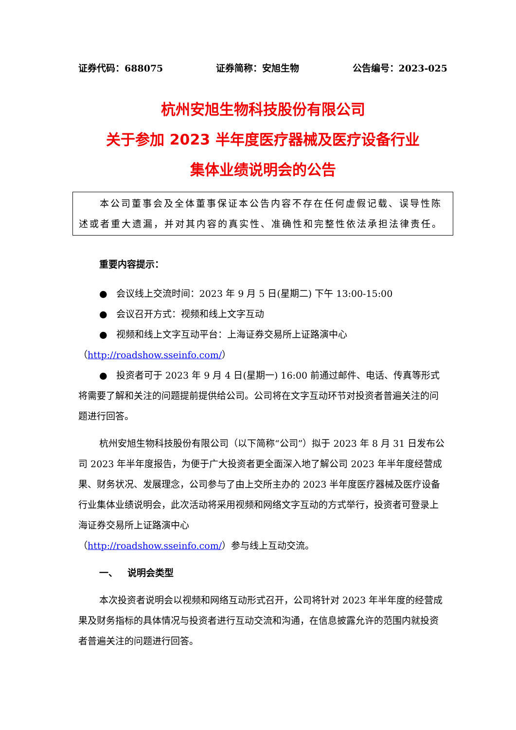证券代码：688075 证券简称：安旭生物 公告编号：2023-025
杭州安旭生物科技股份有限公司
关于参加 2023 半年度医疗器械及医疗设备行业
集体业绩说明会的公告
本公司董事会及全体董事保证本公告内容不存在任何虚假记载、误导性陈述或者重大遗漏，并对其内容的真实性、准确性和完整性依法承担法律责任。
重要内容提示：
● 会议线上交流时间：2023 年 9 月 5 日(星期二) 下午 13:00-15:00
● 会议召开方式：视频和线上文字互动
● 视频和线上文字互动平台：上海证券交易所上证路演中心
（http://roadshow.sseinfo.com/）
● 投资者可于 2023 年 9 月 4 日(星期一) 16:00 前通过邮件、电话、传真等形式将需要了解和关注的问题提前提供给公司。公司将在文字互动环节对投资者普遍关注的问题进行回答。
杭州安旭生物科技股份有限公司（以下简称“公司”）拟于 2023 年 8 月 31 日发布公司 2023 年半年度报告，为便于广大投资者更全面深入地了解公司 2023 年半年度经营成果、财务状况、发展理念，公司参与了由上交所主办的 2023 半年度医疗器械及医疗设备行业集体业绩说明会，此次活动将采用视频和网络文字互动的方式举行，投资者可登录上海证券交易所上证路演中心
（http://roadshow.sseinfo.com/）参与线上互动交流。
一、 说明会类型
本次投资者说明会以视频和网络互动形式召开，公司将针对 2023 年半年度的经营成果及财务指标的具体情况与投资者进行互动交流和沟通，在信息披露允许的范围内就投资者普遍关注的问题进行回答。